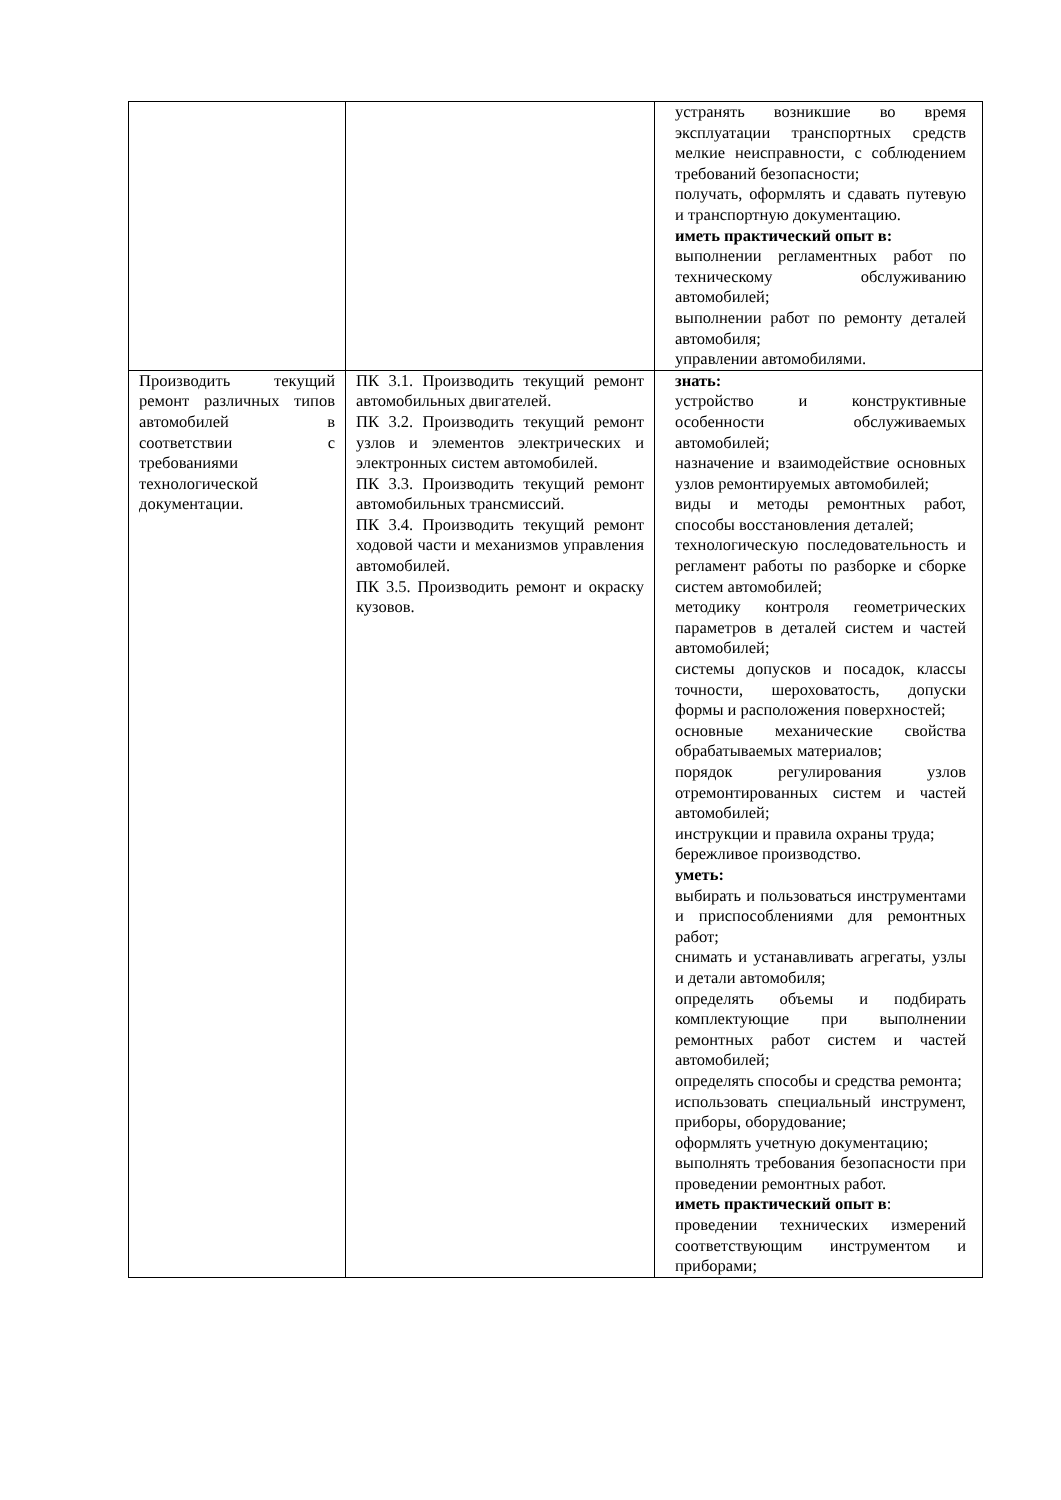| | | устранять возникшие во время эксплуатации транспортных средств мелкие неисправности, с соблюдением требований безопасности; получать, оформлять и сдавать путевую и транспортную документацию. иметь практический опыт в: выполнении регламентных работ по техническому обслуживанию автомобилей; выполнении работ по ремонту деталей автомобиля; управлении автомобилями. |
| Производить текущий ремонт различных типов автомобилей в соответствии с требованиями технологической документации. | ПК 3.1. Производить текущий ремонт автомобильных двигателей. ПК 3.2. Производить текущий ремонт узлов и элементов электрических и электронных систем автомобилей. ПК 3.3. Производить текущий ремонт автомобильных трансмиссий. ПК 3.4. Производить текущий ремонт ходовой части и механизмов управления автомобилей. ПК 3.5. Производить ремонт и окраску кузовов. | знать: устройство и конструктивные особенности обслуживаемых автомобилей; назначение и взаимодействие основных узлов ремонтируемых автомобилей; виды и методы ремонтных работ, способы восстановления деталей; технологическую последовательность и регламент работы по разборке и сборке систем автомобилей; методику контроля геометрических параметров в деталей систем и частей автомобилей; системы допусков и посадок, классы точности, шероховатость, допуски формы и расположения поверхностей; основные механические свойства обрабатываемых материалов; порядок регулирования узлов отремонтированных систем и частей автомобилей; инструкции и правила охраны труда; бережливое производство. уметь: выбирать и пользоваться инструментами и приспособлениями для ремонтных работ; снимать и устанавливать агрегаты, узлы и детали автомобиля; определять объемы и подбирать комплектующие при выполнении ремонтных работ систем и частей автомобилей; определять способы и средства ремонта; использовать специальный инструмент, приборы, оборудование; оформлять учетную документацию; выполнять требования безопасности при проведении ремонтных работ. иметь практический опыт в : проведении технических измерений соответствующим инструментом и приборами; |